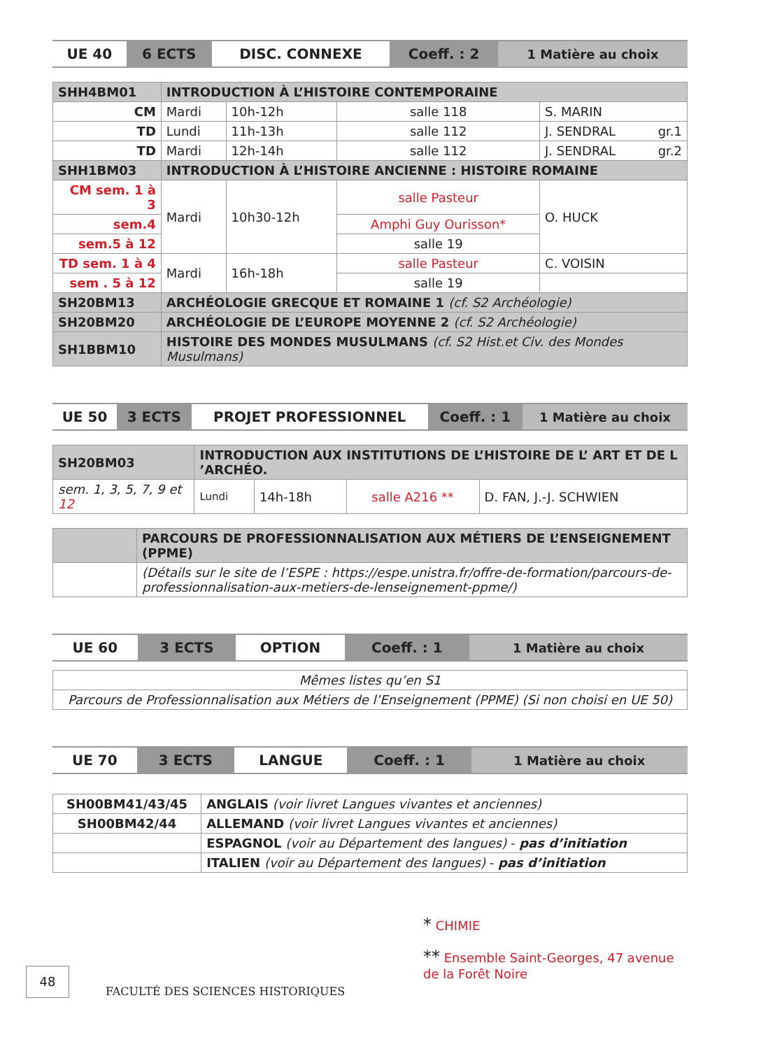| UE 40 | 6 ECTS | DISC. CONNEXE | Coeff. : 2 | 1 Matière au choix |
| SHH4BM01 | INTRODUCTION À L’HISTOIRE CONTEMPORAINE | | | |
| CM | Mardi | 10h-12h | salle 118 | S. MARIN |
| TD | Lundi | 11h-13h | salle 112 | J. SENDRAL gr.1 |
| TD | Mardi | 12h-14h | salle 112 | J. SENDRAL gr.2 |
| SHH1BM03 | INTRODUCTION À L’HISTOIRE ANCIENNE : HISTOIRE ROMAINE | | | |
| CM sem. 1 à 3 | Mardi | 10h30-12h | salle Pasteur | O. HUCK |
| sem.4 | | | Amphi Guy Ourisson* | |
| sem.5 à 12 | | | salle 19 | |
| TD sem. 1 à 4 | Mardi | 16h-18h | salle Pasteur | C. VOISIN |
| sem . 5 à 12 | | | salle 19 | |
| SH20BM13 | ARCHÉOLOGIE GRECQUE ET ROMAINE 1 (cf. S2 Archéologie) | | | |
| SH20BM20 | ARCHÉOLOGIE DE L’EUROPE MOYENNE 2 (cf. S2 Archéologie) | | | |
| SH1BBM10 | HISTOIRE DES MONDES MUSULMANS (cf. S2 Hist.et Civ. des Mondes Musulmans) | | | |
| UE 50 | 3 ECTS | PROJET PROFESSIONNEL | Coeff. : 1 | 1 Matière au choix |
| SH20BM03 | INTRODUCTION AUX INSTITUTIONS DE L’HISTOIRE DE L’ ART ET DE L ’ARCHÉO. | | | |
| sem. 1, 3, 5, 7, 9 et 12 | Lundi | 14h-18h | salle A216 ** | D. FAN, J.-J. SCHWIEN |
| | PARCOURS DE PROFESSIONNALISATION AUX MÉTIERS DE L’ENSEIGNEMENT (PPME) |
| | (Détails sur le site de l’ESPE : https://espe.unistra.fr/offre-de-formation/parcours-de-professionnalisation-aux-metiers-de-lenseignement-ppme/) |
| UE 60 | 3 ECTS | OPTION | Coeff. : 1 | 1 Matière au choix |
| Mêmes listes qu’en S1 |
| Parcours de Professionnalisation aux Métiers de l’Enseignement (PPME) (Si non choisi en UE 50) |
| UE 70 | 3 ECTS | LANGUE | Coeff. : 1 | 1 Matière au choix |
| SH00BM41/43/45 | ANGLAIS (voir livret Langues vivantes et anciennes) |
| SH00BM42/44 | ALLEMAND (voir livret Langues vivantes et anciennes) |
| | ESPAGNOL (voir au Département des langues) - pas d’initiation |
| | ITALIEN (voir au Département des langues) - pas d’initiation |
* CHIMIE
** Ensemble Saint-Georges, 47 avenue de la Forêt Noire
48
FACULTÉ DES SCIENCES HISTORIQUES